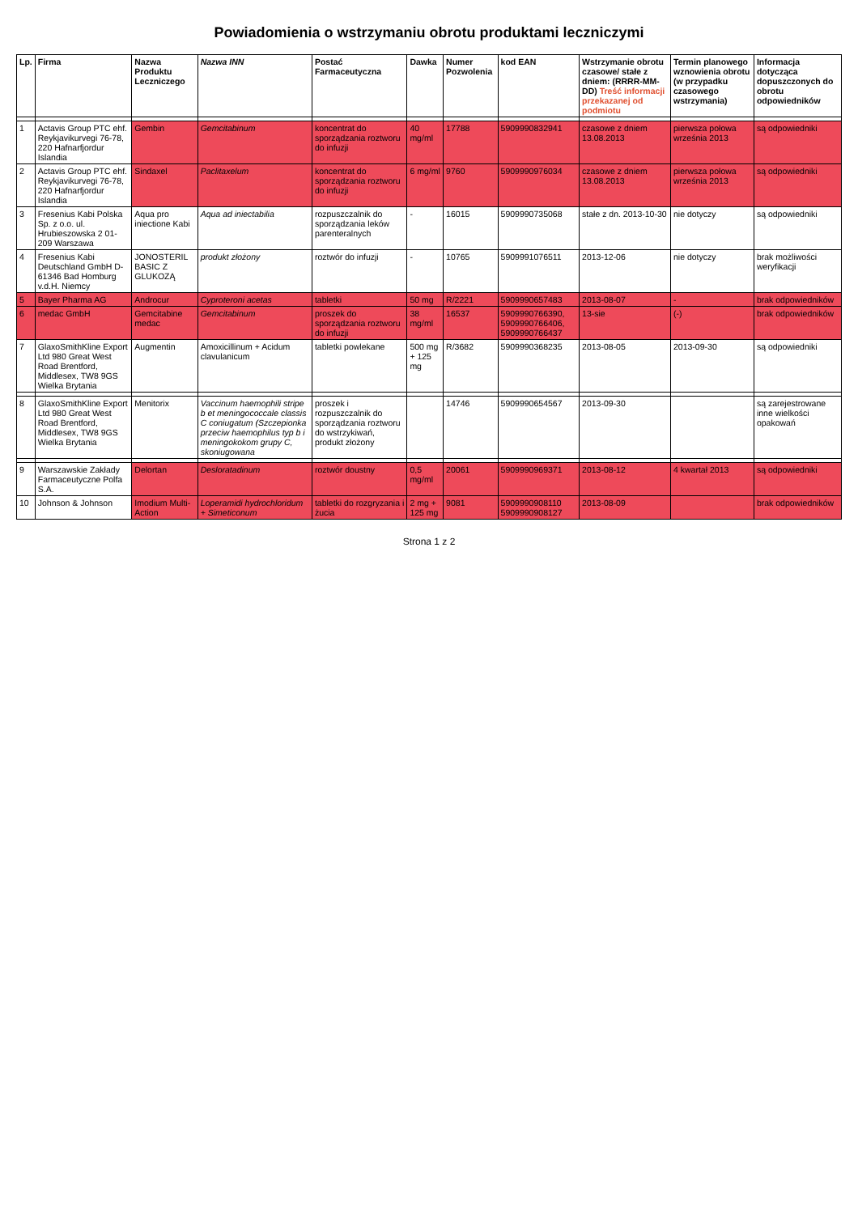Powiadomienia o wstrzymaniu obrotu produktami leczniczymi
| Lp. | Firma | Nazwa Produktu Leczniczego | Nazwa INN | Postać Farmaceutyczna | Dawka | Numer Pozwolenia | kod EAN | Wstrzymanie obrotu czasowe/ stałe z dniem: (RRRR-MM-DD) Treść informacji przekazanej od podmiotu | Termin planowego wznowienia obrotu (w przypadku czasowego wstrzymania) | Informacja dotycząca dopuszczonych do obrotu odpowiedników |
| --- | --- | --- | --- | --- | --- | --- | --- | --- | --- | --- |
| 1 | Actavis Group PTC ehf. Reykjavikurvegi 76-78, 220 Hafnarfjordur Islandia | Gembin | Gemcitabinum | koncentrat do sporządzania roztworu do infuzji | 40 mg/ml | 17788 | 5909990832941 | czasowe z dniem 13.08.2013 | pierwsza połowa września 2013 | są odpowiedniki |
| 2 | Actavis Group PTC ehf. Reykjavikurvegi 76-78, 220 Hafnarfjordur Islandia | Sindaxel | Paclitaxelum | koncentrat do sporządzania roztworu do infuzji | 6 mg/ml | 9760 | 5909990976034 | czasowe z dniem 13.08.2013 | pierwsza połowa września 2013 | są odpowiedniki |
| 3 | Fresenius Kabi Polska Sp. z o.o. ul. Hrubieszowska 2 01-209 Warszawa | Aqua pro iniectione Kabi | Aqua ad iniectabilia | rozpuszczalnik do sporządzania leków parenteralnych | - | 16015 | 5909990735068 | stałe z dn. 2013-10-30 | nie dotyczy | są odpowiedniki |
| 4 | Fresenius Kabi Deutschland GmbH D-61346 Bad Homburg v.d.H. Niemcy | JONOSTERIL BASIC Z GLUKOZĄ | produkt złożony | roztwór do infuzji | - | 10765 | 5909991076511 | 2013-12-06 | nie dotyczy | brak możliwości weryfikacji |
| 5 | Bayer Pharma AG | Androcur | Cyproteroni acetas | tabletki | 50 mg | R/2221 | 5909990657483 | 2013-08-07 | - | brak odpowiedników |
| 6 | medac GmbH | Gemcitabine medac | Gemcitabinum | proszek do sporządzania roztworu do infuzji | 38 mg/ml | 16537 | 5909990766390, 5909990766406, 5909990766437 | 13-sie | (-) | brak odpowiedników |
| 7 | GlaxoSmithKline Export Ltd 980 Great West Road Brentford, Middlesex, TW8 9GS Wielka Brytania | Augmentin | Amoxicillinum + Acidum clavulanicum | tabletki powlekane | 500 mg + 125 mg | R/3682 | 5909990368235 | 2013-08-05 | 2013-09-30 | są odpowiedniki |
| 8 | GlaxoSmithKline Export Ltd 980 Great West Road Brentford, Middlesex, TW8 9GS Wielka Brytania | Menitorix | Vaccinum haemophili stripe b et meningococcale classis C coniugatum (Szczepionka przeciw haemophilus typ b i meningokokom grupy C, skoniugowana | proszek i rozpuszczalnik do sporządzania roztworu do wstrzykiwań, produkt złożony | | 14746 | 5909990654567 | 2013-09-30 | | są zarejestrowane inne wielkości opakowań |
| 9 | Warszawskie Zakłady Farmaceutyczne Polfa S.A. | Delortan | Desloratadinum | roztwór doustny | 0,5 mg/ml | 20061 | 5909990969371 | 2013-08-12 | 4 kwartał 2013 | są odpowiedniki |
| 10 | Johnson & Johnson | Imodium Multi-Action | Loperamidi hydrochloridum + Simeticonum | tabletki do rozgryzania i żucia | 2 mg + 125 mg | 9081 | 5909990908110 5909990908127 | 2013-08-09 | | brak odpowiedników |
Strona 1 z 2